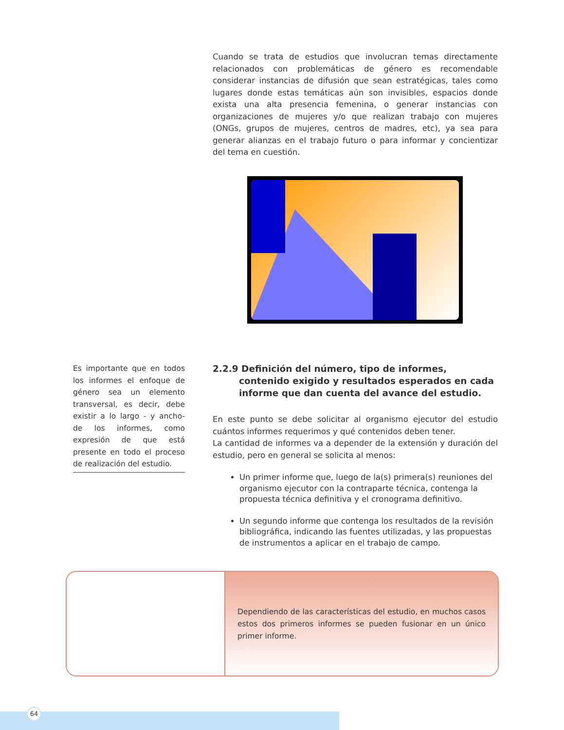Cuando se trata de estudios que involucran temas directamente relacionados con problemáticas de género es recomendable considerar instancias de difusión que sean estratégicas, tales como lugares donde estas temáticas aún son invisibles, espacios donde exista una alta presencia femenina, o generar instancias con organizaciones de mujeres y/o que realizan trabajo con mujeres (ONGs, grupos de mujeres, centros de madres, etc), ya sea para generar alianzas en el trabajo futuro o para informar y concientizar del tema en cuestión.
Es importante que en todos los informes el enfoque de género sea un elemento transversal, es decir, debe existir a lo largo - y ancho- de los informes, como expresión de que está presente en todo el proceso de realización del estudio.
2.2.9 Definición del número, tipo de informes, contenido exigido y resultados esperados en cada informe que dan cuenta del avance del estudio.
En este punto se debe solicitar al organismo ejecutor del estudio cuántos informes requerimos y qué contenidos deben tener.
La cantidad de informes va a depender de la extensión y duración del estudio, pero en general se solicita al menos:
Un primer informe que, luego de la(s) primera(s) reuniones del organismo ejecutor con la contraparte técnica, contenga la propuesta técnica definitiva y el cronograma definitivo.
Un segundo informe que contenga los resultados de la revisión bibliográfica, indicando las fuentes utilizadas, y las propuestas de instrumentos a aplicar en el trabajo de campo.
Dependiendo de las características del estudio, en muchos casos estos dos primeros informes se pueden fusionar en un único primer informe.
64